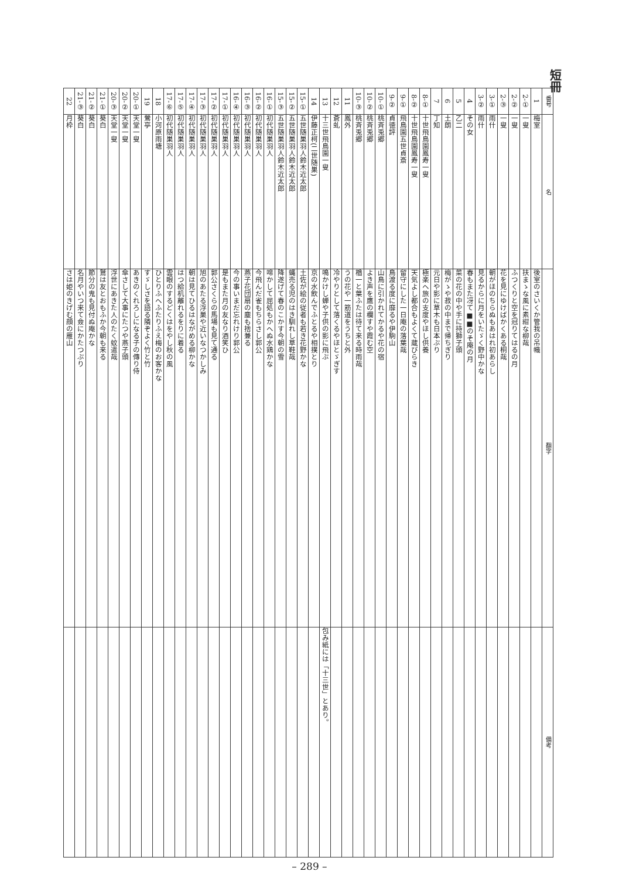短冊
| 番号 | 名 | 翻字 | 備考 |
| --- | --- | --- | --- |
| 1 | 梅室 | 後室のさいくか管我の吊幟 | |
| 2-① | 一叟 | 扶まゝな風に素紺な柳哉 | |
| 2-② | 一叟 | ふつくりと空を冠りてはるの月 | |
| 2-③ | 一叟 | 花を見にゆけばかくある桐哉 | |
| 3-① | 雨什 | 朝がほのちらぬもあはれ初あらし | |
| 3-② | 雨什 | 見るからに月をいたゞく野中かな | |
| 4 | その女 | 春もまた冴て■■のそ庵の月 | |
| 5 | 乙二 | 菜の花の中や手に持獅子頭 | |
| 6 | 土朗 | 梅がゝや菽の中まで帰ちぎり | |
| 7 | 丁知 | 元日や影に草木も日本ぶり | |
| 8-① | 十世飛鳥園鳳寿一叟 | 極楽へ旅の支度やほし供養 | |
| 8-② | 十世飛鳥園鳳寿一叟 | 天気よし都合もよくて蔵びらき | |
| 9-① | 飛鳥園五世貞斎 | 留守にした一日庵の落葉哉 | |
| 9-② | 貞徳評 | 鳥渡る度に靡るや伊駒山 | |
| 10-① | 桃斉兎郷 | 山鳥に引かれてかるや花の宿 | |
| 10-② | 桃斉兎郷 | よき声を鷹の欄すや霞む空 | |
| 10-③ | 桃斉兎郷 | 楢一と葉ふたは待て来る時雨哉 | |
| 11 | 鳳外 | うの花や一筋道をうちと外 | |
| 12 | 蒼虬 | 冷やりとして落くるやほとゞぎす | |
| 13 | 十三世飛鳥園一叟 | 鳴かけし蝉や子供の影に飛ぶ | 包み紙には「十三世」とあり。 |
| 14 | 伊藤正柯(二世随巣) | 京の水飲んでふとるや相撲とり | |
| 15-① | 五世随巣羽人鈴木近太郎 | 土佐が絵の従者も若き花野かな | |
| 15-② | 五世随巣羽人鈴木近太郎 | 蝿売る児のはき馴れし草鞋哉 | |
| 15-③ | 五世随巣羽人鈴木近太郎 | 降遂げて春のこかす今朝の雪 | |
| 16-① | 初代随巣羽人 | 啼かして屈処もかへぬ水鶏かな | |
| 16-② | 初代随巣羽人 | 今飛んだ雀もちらさし郭公 | |
| 16-③ | 初代随巣羽人 | 燕子花団扇の塵も捨兼る | |
| 16-④ | 初代随巣羽人 | 今の事いまだ忘れけり郭公 | |
| 17-① | 初代随巣羽人 | 是もまた月の友なり酒笑ひ | |
| 17-② | 初代随巣羽人 | 郭公さくらの馬場も見て通る | |
| 17-③ | 初代随巣羽人 | 旭のあたる浮巣や近いなつかしみ | |
| 17-④ | 初代随巣羽人 | 朝は見てひるはながめる柳かな | |
| 17-⑤ | 初代随巣羽人 | はつ給机離れるをりに着る | |
| 17-⑥ | 初代随巣羽人 | 雲眼のするどくはをやし秋の風 | |
| 18 | 小河原雨塘 | ひとりふへふたりふえ梅のお客かな | |
| 19 | 鶯亭 | すゞしさを語る隣ぞよく竹と竹 | |
| 20-① | 天堂一叟 | あきのくれろしになる子の傳り侍 | |
| 20-② | 天堂一叟 | 傘さして大事にたつや燕子頭 | |
| 20-③ | 天堂一叟 | 浮世にあきた人のたく蚊遣哉 | |
| 21-① | 葵白 | 鷲は友とおもふか今朝も来る | |
| 21-② | 葵白 | 節分の鬼も見付ぬ庵かな | |
| 21-③ | 葵白 | 名月やいつ来て僉にかたつぶり | |
| 22 | 月枠 | さは姫のきげむ顔の雁山 | |
– 289 –